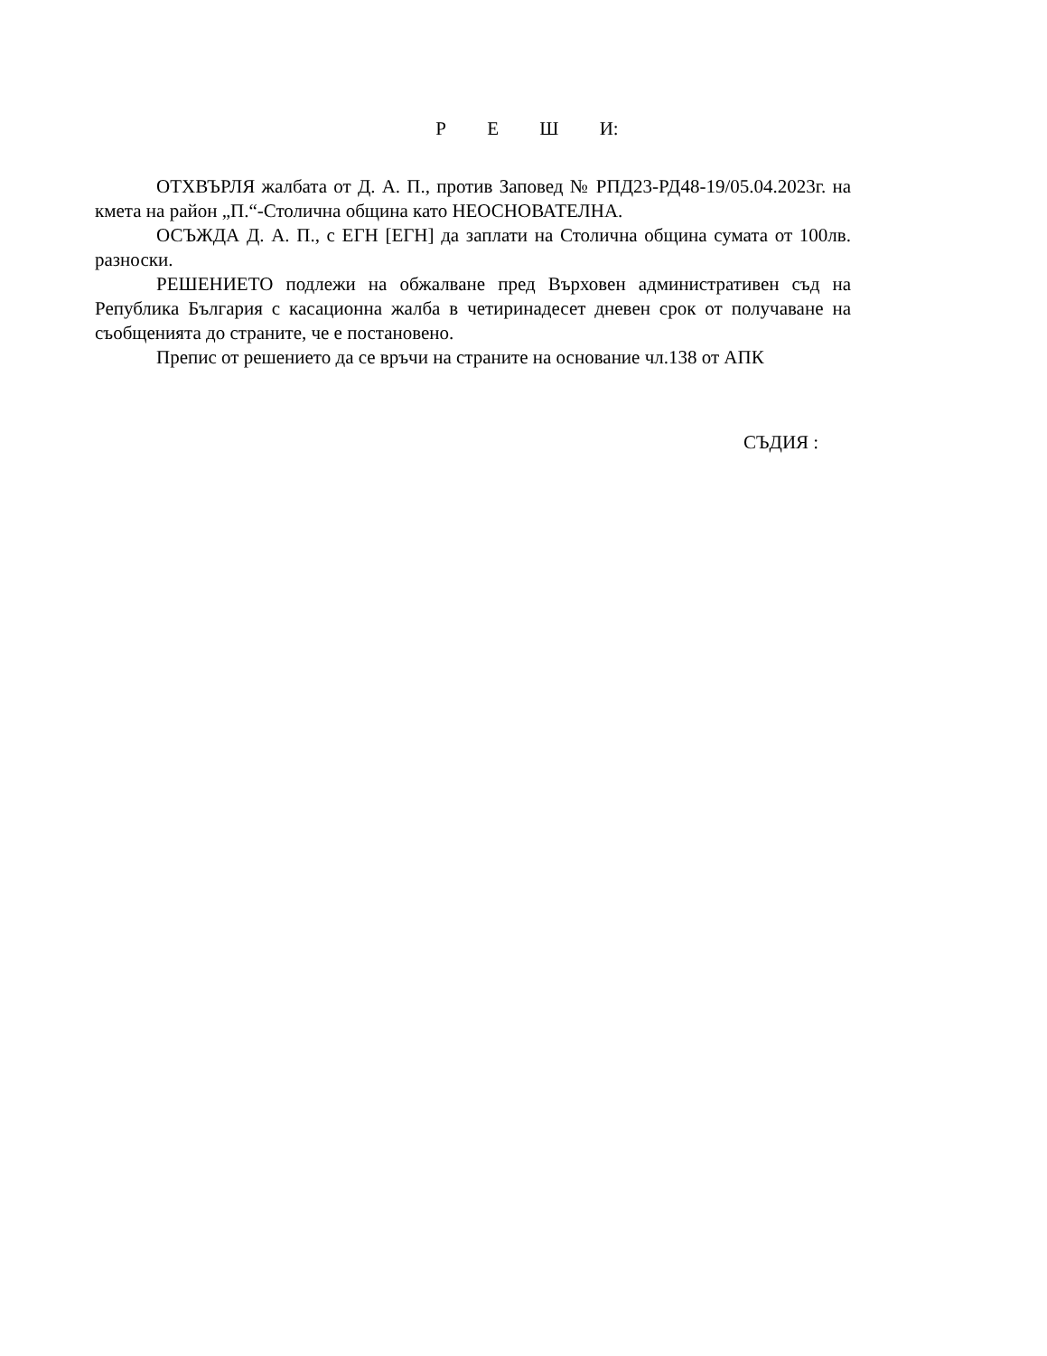Р Е Ш И:
ОТХВЪРЛЯ жалбата от Д. А. П., против Заповед № РПД23-РД48-19/05.04.2023г. на кмета на район „П.“-Столична община като НЕОСНОВАТЕЛНА.
ОСЪЖДА Д. А. П., с ЕГН [ЕГН] да заплати на Столична община сумата от 100лв. разноски.
РЕШЕНИЕТО подлежи на обжалване пред Върховен административен съд на Република България с касационна жалба в четиринадесет дневен срок от получаване на съобщенията до страните, че е постановено.
Препис от решението да се връчи на страните на основание чл.138 от АПК
СЪДИЯ :